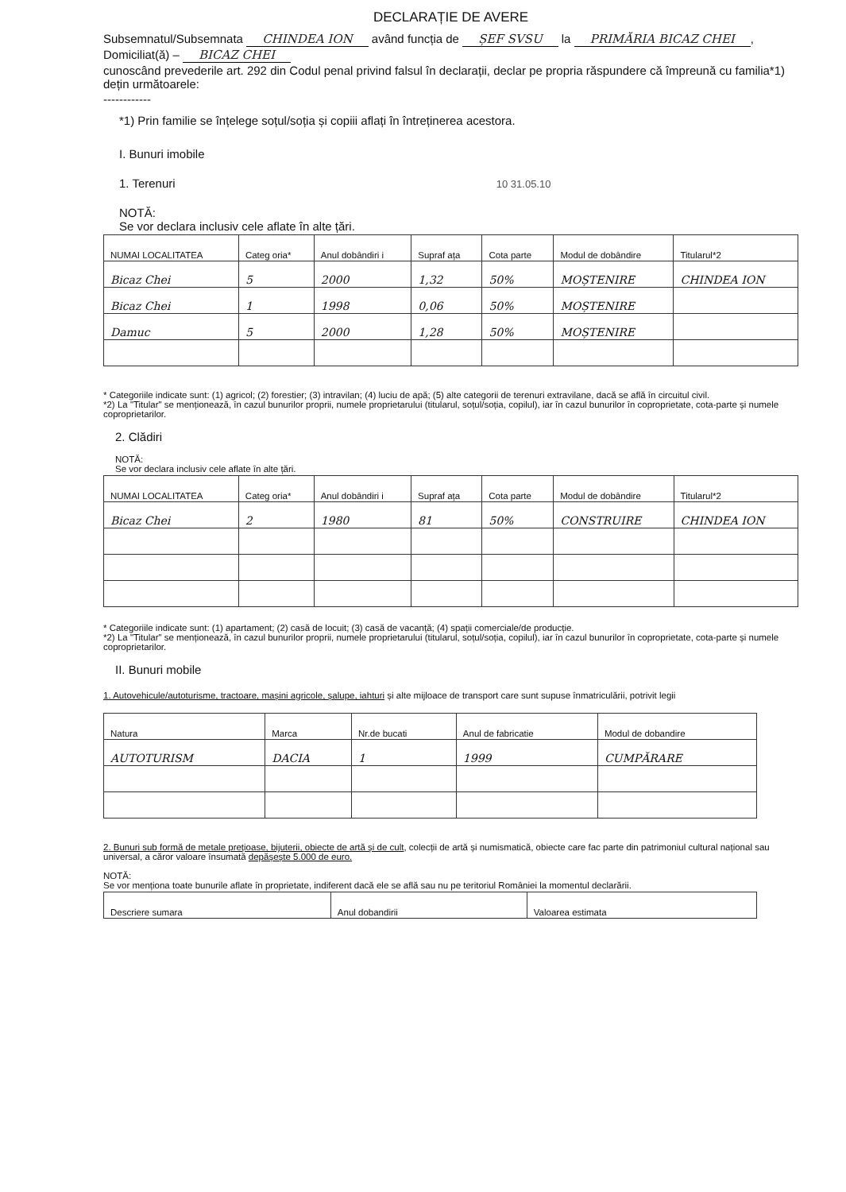DECLARAȚIE DE AVERE
Subsemnatul/Subsemnata CHINDEA ION având funcția de ȘEF SVSU la PRIMĂRIA BICAZ CHEI,
Domiciliat(ă) – BICAZ CHEI
cunoscând prevederile art. 292 din Codul penal privind falsul în declarații, declar pe propria răspundere că împreună cu familia*1) dețin următoarele:
------------
*1) Prin familie se înțelege soțul/soția și copiii aflați în întreținerea acestora.
I. Bunuri imobile
1. Terenuri 10 31.05.10
NOTĂ:
Se vor declara inclusiv cele aflate în alte țări.
| NUMAI LOCALITATEA | Categ oria* | Anul dobândiri i | Supraf ața | Cota parte | Modul de dobândire | Titularul*2 |
| --- | --- | --- | --- | --- | --- | --- |
| Bicaz Chei | 5 | 2000 | 1,32 | 50% | MOȘTENIRE | CHINDEA ION |
| Bicaz Chei | 1 | 1998 | 0,06 | 50% | MOȘTENIRE | |
| Damuc | 5 | 2000 | 1,28 | 50% | MOȘTENIRE | |
* Categoriile indicate sunt: (1) agricol; (2) forestier; (3) intravilan; (4) luciu de apă; (5) alte categorii de terenuri extravilane, dacă se află în circuitul civil.
*2) La "Titular" se menționează, în cazul bunurilor proprii, numele proprietarului (titularul, soțul/soția, copilul), iar în cazul bunurilor în coproprietate, cota-parte și numele coproprietarilor.
2. Clădiri
NOTĂ:
Se vor declara inclusiv cele aflate în alte țări.
| NUMAI LOCALITATEA | Categ oria* | Anul dobândiri i | Supraf ața | Cota parte | Modul de dobândire | Titularul*2 |
| --- | --- | --- | --- | --- | --- | --- |
| Bicaz Chei | 2 | 1980 | 81 | 50% | CONSTRUIRE | CHINDEA ION |
* Categoriile indicate sunt: (1) apartament; (2) casă de locuit; (3) casă de vacanță; (4) spații comerciale/de producție.
*2) La "Titular" se menționează, în cazul bunurilor proprii, numele proprietarului (titularul, soțul/soția, copilul), iar în cazul bunurilor în coproprietate, cota-parte și numele coproprietarilor.
II. Bunuri mobile
1. Autovehicule/autoturisme, tractoare, mașini agricole, șalupe, iahturi și alte mijloace de transport care sunt supuse înmatriculării, potrivit legii
| Natura | Marca | Nr.de bucati | Anul de fabricatie | Modul de dobandire |
| --- | --- | --- | --- | --- |
| AUTOTURISM | DACIA | 1 | 1999 | CUMPĂRARE |
2. Bunuri sub formă de metale prețioase, bijuterii, obiecte de artă și de cult, colecții de artă și numismatică, obiecte care fac parte din patrimoniul cultural național sau universal, a căror valoare însumată depășește 5.000 de euro.
NOTĂ:
Se vor menționa toate bunurile aflate în proprietate, indiferent dacă ele se află sau nu pe teritoriul României la momentul declarării.
| Descriere sumara | Anul dobandirii | Valoarea estimata |
| --- | --- | --- |